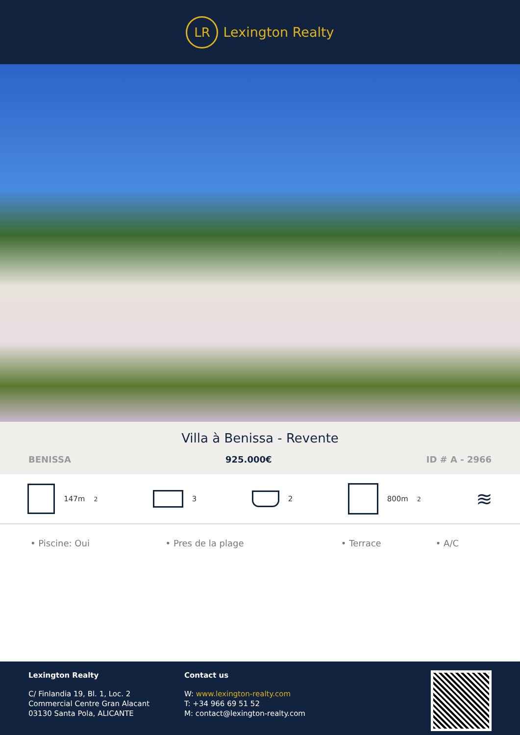LR
Lexington Realty
Villa à Benissa - Revente
BENISSA 925.000€ ID # A - 2966
147m<sup>2</sup> 3 2 800m<sup>2</sup>
≋
• Piscine: Oui • Pres de la plage • Terrace • A/C
Lexington Realty
C/ Finlandia 19, Bl. 1, Loc. 2
Commercial Centre Gran Alacant
03130 Santa Pola, ALICANTE
Contact us
W: www.lexington-realty.com
T: +34 966 69 51 52
M: contact@lexington-realty.com